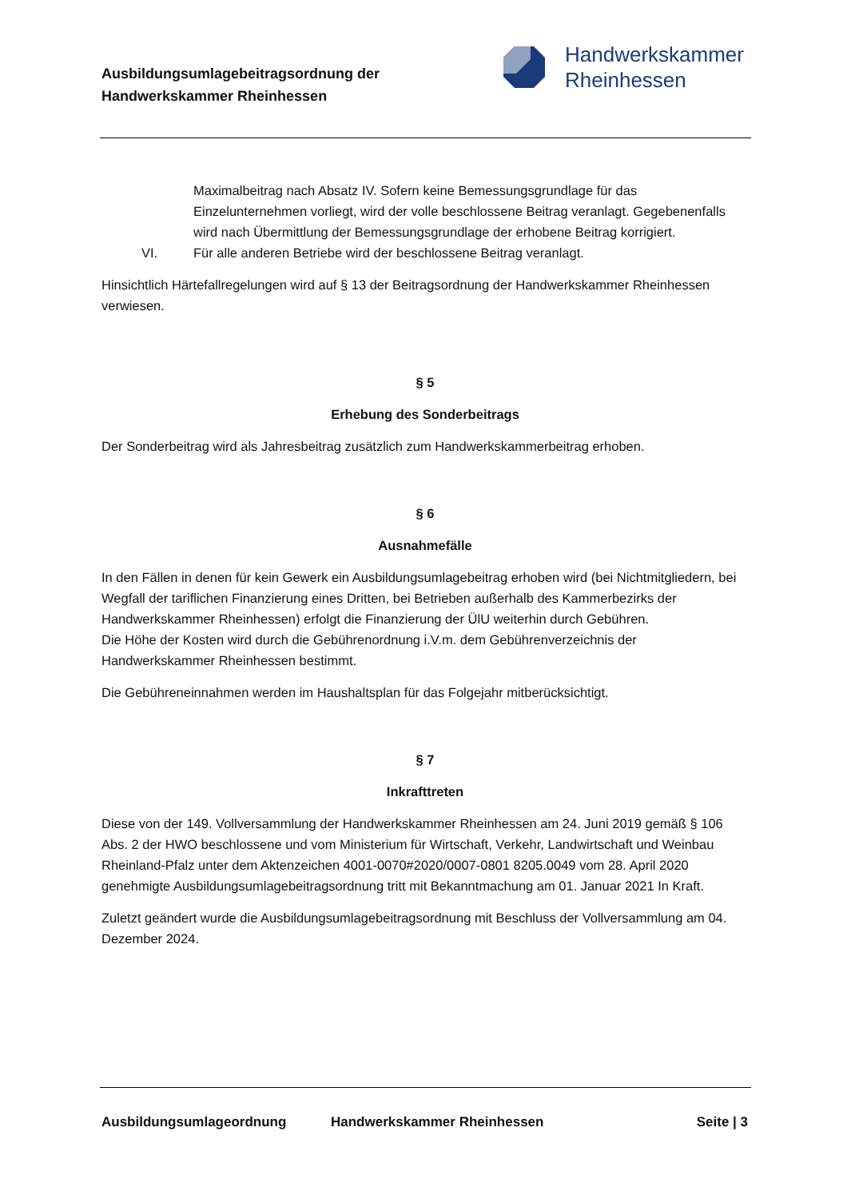Ausbildungsumlagebeitragsordnung der
Handwerkskammer Rheinhessen
Handwerkskammer
Rheinhessen
Maximalbeitrag nach Absatz IV. Sofern keine Bemessungsgrundlage für das Einzelunternehmen vorliegt, wird der volle beschlossene Beitrag veranlagt. Gegebenenfalls wird nach Übermittlung der Bemessungsgrundlage der erhobene Beitrag korrigiert.
VI. Für alle anderen Betriebe wird der beschlossene Beitrag veranlagt.
Hinsichtlich Härtefallregelungen wird auf § 13 der Beitragsordnung der Handwerkskammer Rheinhessen verwiesen.
§ 5
Erhebung des Sonderbeitrags
Der Sonderbeitrag wird als Jahresbeitrag zusätzlich zum Handwerkskammerbeitrag erhoben.
§ 6
Ausnahmefälle
In den Fällen in denen für kein Gewerk ein Ausbildungsumlagebeitrag erhoben wird (bei Nichtmitgliedern, bei Wegfall der tariflichen Finanzierung eines Dritten, bei Betrieben außerhalb des Kammerbezirks der Handwerkskammer Rheinhessen) erfolgt die Finanzierung der ÜlU weiterhin durch Gebühren.
Die Höhe der Kosten wird durch die Gebührenordnung i.V.m. dem Gebührenverzeichnis der Handwerkskammer Rheinhessen bestimmt.
Die Gebühreneinnahmen werden im Haushaltsplan für das Folgejahr mitberücksichtigt.
§ 7
Inkrafttreten
Diese von der 149. Vollversammlung der Handwerkskammer Rheinhessen am 24. Juni 2019 gemäß § 106 Abs. 2 der HWO beschlossene und vom Ministerium für Wirtschaft, Verkehr, Landwirtschaft und Weinbau Rheinland-Pfalz unter dem Aktenzeichen 4001-0070#2020/0007-0801 8205.0049 vom 28. April 2020 genehmigte Ausbildungsumlagebeitragsordnung tritt mit Bekanntmachung am 01. Januar 2021 In Kraft.
Zuletzt geändert wurde die Ausbildungsumlagebeitragsordnung mit Beschluss der Vollversammlung am 04. Dezember 2024.
Ausbildungsumlageordnung Handwerkskammer Rheinhessen Seite | 3